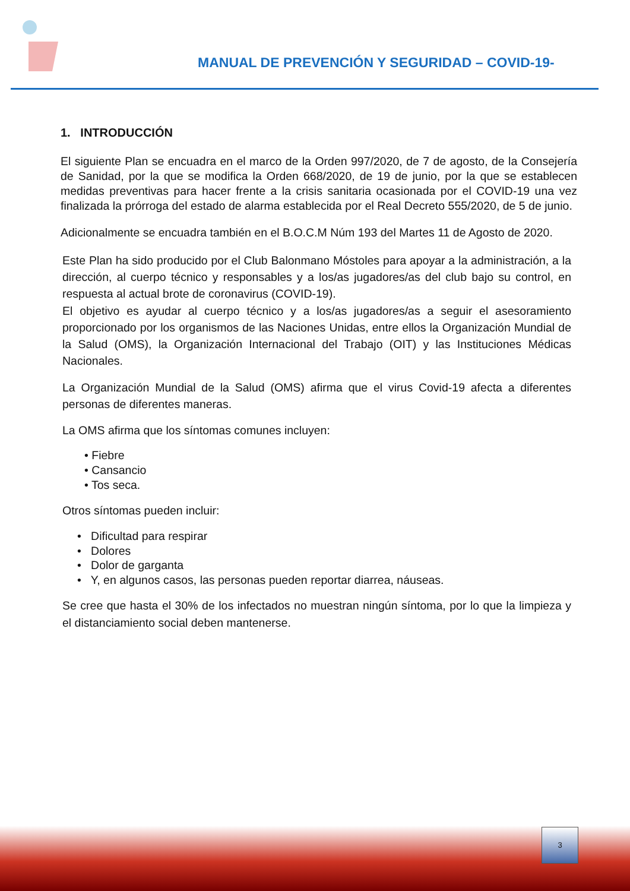MANUAL DE PREVENCIÓN Y SEGURIDAD – COVID-19-
1. INTRODUCCIÓN
El siguiente Plan se encuadra en el marco de la Orden 997/2020, de 7 de agosto, de la Consejería de Sanidad, por la que se modifica la Orden 668/2020, de 19 de junio, por la que se establecen medidas preventivas para hacer frente a la crisis sanitaria ocasionada por el COVID-19 una vez finalizada la prórroga del estado de alarma establecida por el Real Decreto 555/2020, de 5 de junio.
Adicionalmente se encuadra también en el B.O.C.M Núm 193 del Martes 11 de Agosto de 2020.
Este Plan ha sido producido por el Club Balonmano Móstoles para apoyar a la administración, a la dirección, al cuerpo técnico y responsables y a los/as jugadores/as del club bajo su control, en respuesta al actual brote de coronavirus (COVID-19).
El objetivo es ayudar al cuerpo técnico y a los/as jugadores/as a seguir el asesoramiento proporcionado por los organismos de las Naciones Unidas, entre ellos la Organización Mundial de la Salud (OMS), la Organización Internacional del Trabajo (OIT) y las Instituciones Médicas Nacionales.
La Organización Mundial de la Salud (OMS) afirma que el virus Covid-19 afecta a diferentes personas de diferentes maneras.
La OMS afirma que los síntomas comunes incluyen:
• Fiebre
• Cansancio
• Tos seca.
Otros síntomas pueden incluir:
• Dificultad para respirar
• Dolores
• Dolor de garganta
• Y, en algunos casos, las personas pueden reportar diarrea, náuseas.
Se cree que hasta el 30% de los infectados no muestran ningún síntoma, por lo que la limpieza y el distanciamiento social deben mantenerse.
3